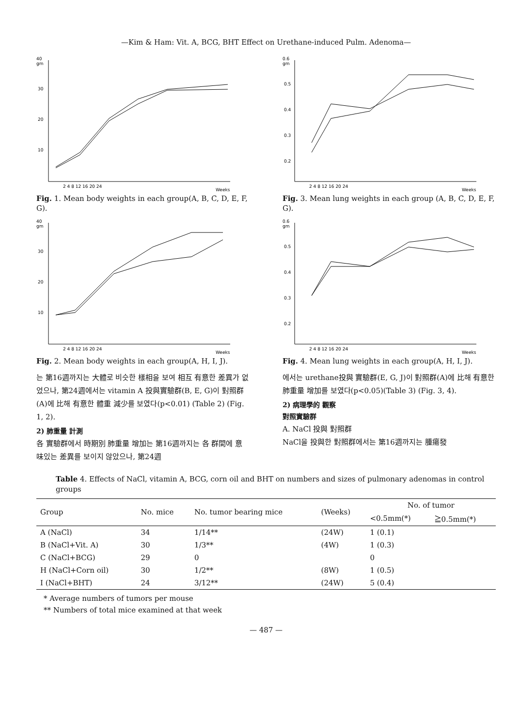—Kim & Ham: Vit. A, BCG, BHT Effect on Urethane-induced Pulm. Adenoma—
40
gm
30
20
10
2 4 8 12 16 20 24
Weeks
Fig. 1. Mean body weights in each group(A, B, C, D, E, F, G).
40
gm
30
20
10
2 4 8 12 16 20 24
Weeks
Fig. 2. Mean body weights in each group(A, H, I, J).
는 第16週까지는 大體로 비슷한 樣相을 보여 相互 有意한 差異가 없었으나, 第24週에서는 vitamin A 投與實驗群(B, E, G)이 對照群(A)에 比해 有意한 體重 減少를 보였다(p<0.01) (Table 2) (Fig. 1, 2).
2) 肺重量 計測
各 實驗群에서 時期別 肺重量 增加는 第16週까지는 各 群間에 意味있는 差異를 보이지 않았으나, 第24週
0.6
gm
0.5
0.4
0.3
0.2
2 4 8 12 16 20 24
Weeks
Fig. 3. Mean lung weights in each group (A, B, C, D, E, F, G).
0.6
gm
0.5
0.4
0.3
0.2
2 4 8 12 16 20 24
Weeks
Fig. 4. Mean lung weights in each group(A, H, I, J).
에서는 urethane投與 實驗群(E, G, J)이 對照群(A)에 比해 有意한 肺重量 增加를 보였다(p<0.05)(Table 3) (Fig. 3, 4).
2) 病理學的 觀察
對照實驗群
A. NaCl 投與 對照群
NaCl을 投與한 對照群에서는 第16週까지는 腫瘍發
Table 4. Effects of NaCl, vitamin A, BCG, corn oil and BHT on numbers and sizes of pulmonary adenomas in control groups
| Group | No. mice | No. tumor bearing mice | (Weeks) | No. of tumor | |
| --- | --- | --- | --- | --- | --- |
| | | | | <0.5mm(*) | ≧0.5mm(*) |
| A (NaCl) | 34 | 1/14** | (24W) | 1 (0.1) | |
| B (NaCl+Vit. A) | 30 | 1/3** | (4W) | 1 (0.3) | |
| C (NaCl+BCG) | 29 | 0 | | 0 | |
| H (NaCl+Corn oil) | 30 | 1/2** | (8W) | 1 (0.5) | |
| I (NaCl+BHT) | 24 | 3/12** | (24W) | 5 (0.4) | |
* Average numbers of tumors per mouse
** Numbers of total mice examined at that week
— 487 —